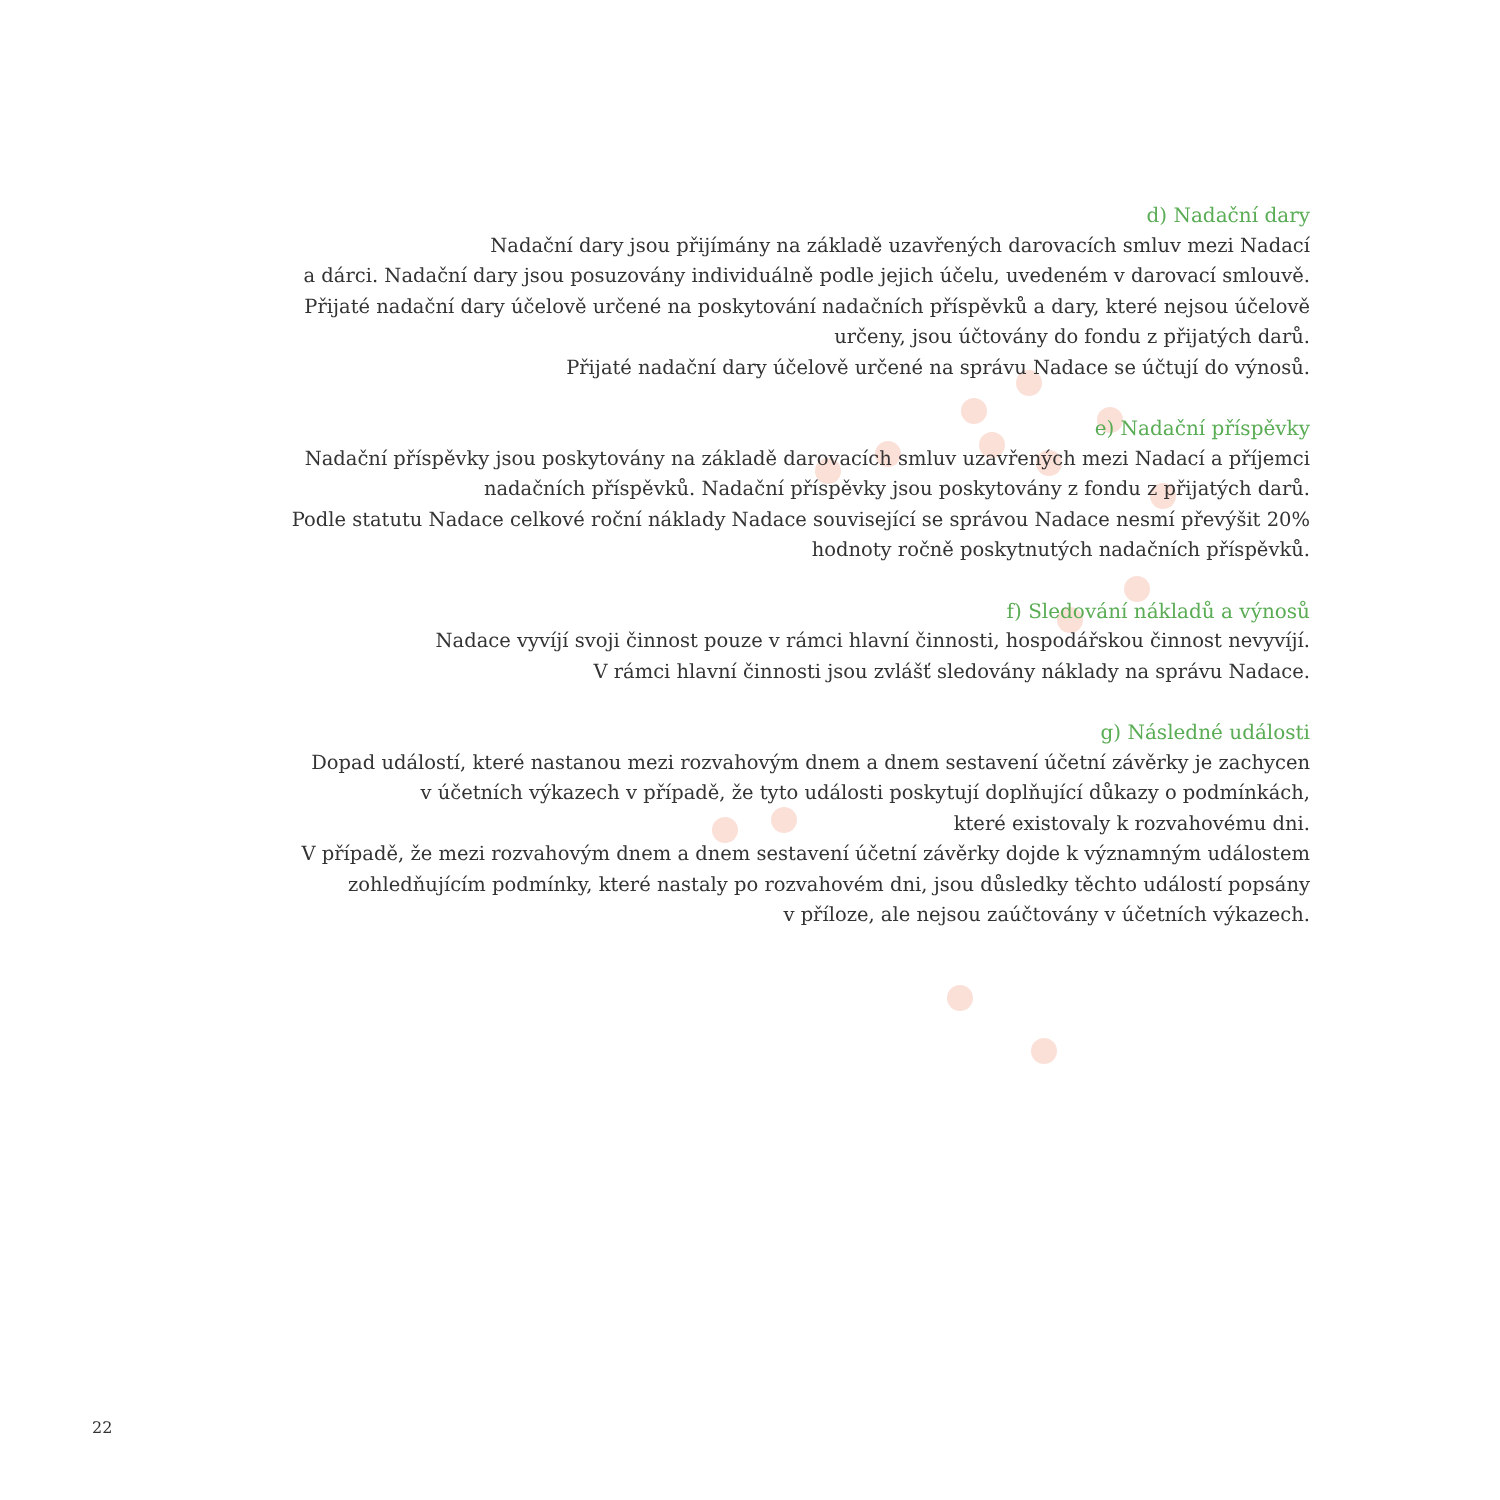d) Nadační dary
Nadační dary jsou přijímány na základě uzavřených darovacích smluv mezi Nadací
a dárci. Nadační dary jsou posuzovány individuálně podle jejich účelu, uvedeném v darovací smlouvě.
Přijaté nadační dary účelově určené na poskytování nadačních příspěvků a dary, které nejsou účelově
určeny, jsou účtovány do fondu z přijatých darů.
Přijaté nadační dary účelově určené na správu Nadace se účtují do výnosů.
e) Nadační příspěvky
Nadační příspěvky jsou poskytovány na základě darovacích smluv uzavřených mezi Nadací a příjemci
nadačních příspěvků. Nadační příspěvky jsou poskytovány z fondu z přijatých darů.
Podle statutu Nadace celkové roční náklady Nadace související se správou Nadace nesmí převýšit 20%
hodnoty ročně poskytnutých nadačních příspěvků.
f) Sledování nákladů a výnosů
Nadace vyvíjí svoji činnost pouze v rámci hlavní činnosti, hospodářskou činnost nevyvíjí.
V rámci hlavní činnosti jsou zvlášť sledovány náklady na správu Nadace.
g) Následné události
Dopad událostí, které nastanou mezi rozvahovým dnem a dnem sestavení účetní závěrky je zachycen
v účetních výkazech v případě, že tyto události poskytují doplňující důkazy o podmínkách,
které existovaly k rozvahovému dni.
V případě, že mezi rozvahovým dnem a dnem sestavení účetní závěrky dojde k významným událostem
zohledňujícím podmínky, které nastaly po rozvahovém dni, jsou důsledky těchto událostí popsány
v příloze, ale nejsou zaúčtovány v účetních výkazech.
22